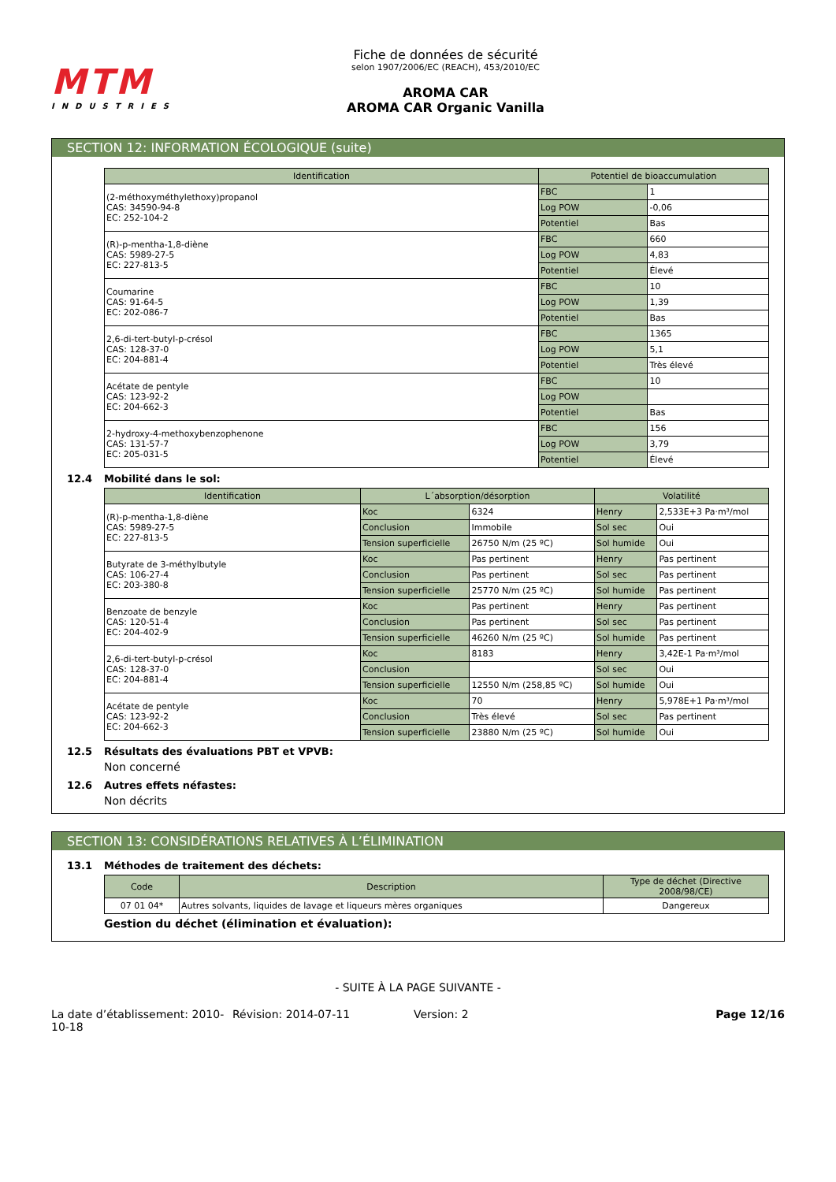MTM
INDUSTRIES
Fiche de données de sécurité
selon 1907/2006/EC (REACH), 453/2010/EC
AROMA CAR
AROMA CAR Organic Vanilla
SECTION 12: INFORMATION ÉCOLOGIQUE (suite)
| Identification | Potentiel de bioaccumulation | |
| --- | --- | --- |
| (2-méthoxyméthylethoxy)propanol CAS: 34590-94-8 EC: 252-104-2 | FBC | 1 |
| | Log POW | -0,06 |
| | Potentiel | Bas |
| (R)-p-mentha-1,8-diène CAS: 5989-27-5 EC: 227-813-5 | FBC | 660 |
| | Log POW | 4,83 |
| | Potentiel | Élevé |
| Coumarine CAS: 91-64-5 EC: 202-086-7 | FBC | 10 |
| | Log POW | 1,39 |
| | Potentiel | Bas |
| 2,6-di-tert-butyl-p-crésol CAS: 128-37-0 EC: 204-881-4 | FBC | 1365 |
| | Log POW | 5,1 |
| | Potentiel | Très élevé |
| Acétate de pentyle CAS: 123-92-2 EC: 204-662-3 | FBC | 10 |
| | Log POW | |
| | Potentiel | Bas |
| 2-hydroxy-4-methoxybenzophenone CAS: 131-57-7 EC: 205-031-5 | FBC | 156 |
| | Log POW | 3,79 |
| | Potentiel | Élevé |
12.4 Mobilité dans le sol:
| Identification | L´absorption/désorption | | Volatilité | |
| --- | --- | --- | --- | --- |
| (R)-p-mentha-1,8-diène CAS: 5989-27-5 EC: 227-813-5 | Koc | 6324 | Henry | 2,533E+3 Pa·m³/mol |
| | Conclusion | Immobile | Sol sec | Oui |
| | Tension superficielle | 26750 N/m (25 ºC) | Sol humide | Oui |
| Butyrate de 3-méthylbutyle CAS: 106-27-4 EC: 203-380-8 | Koc | Pas pertinent | Henry | Pas pertinent |
| | Conclusion | Pas pertinent | Sol sec | Pas pertinent |
| | Tension superficielle | 25770 N/m (25 ºC) | Sol humide | Pas pertinent |
| Benzoate de benzyle CAS: 120-51-4 EC: 204-402-9 | Koc | Pas pertinent | Henry | Pas pertinent |
| | Conclusion | Pas pertinent | Sol sec | Pas pertinent |
| | Tension superficielle | 46260 N/m (25 ºC) | Sol humide | Pas pertinent |
| 2,6-di-tert-butyl-p-crésol CAS: 128-37-0 EC: 204-881-4 | Koc | 8183 | Henry | 3,42E-1 Pa·m³/mol |
| | Conclusion | | Sol sec | Oui |
| | Tension superficielle | 12550 N/m (258,85 ºC) | Sol humide | Oui |
| Acétate de pentyle CAS: 123-92-2 EC: 204-662-3 | Koc | 70 | Henry | 5,978E+1 Pa·m³/mol |
| | Conclusion | Très élevé | Sol sec | Pas pertinent |
| | Tension superficielle | 23880 N/m (25 ºC) | Sol humide | Oui |
12.5 Résultats des évaluations PBT et VPVB:
Non concerné
12.6 Autres effets néfastes:
Non décrits
SECTION 13: CONSIDÉRATIONS RELATIVES À L’ÉLIMINATION
13.1 Méthodes de traitement des déchets:
| Code | Description | Type de déchet (Directive 2008/98/CE) |
| --- | --- | --- |
| 07 01 04* | Autres solvants, liquides de lavage et liqueurs mères organiques | Dangereux |
Gestion du déchet (élimination et évaluation):
- SUITE À LA PAGE SUIVANTE -
La date d’établissement: 2010-10-18
Révision: 2014-07-11 Version: 2 Page 12/16